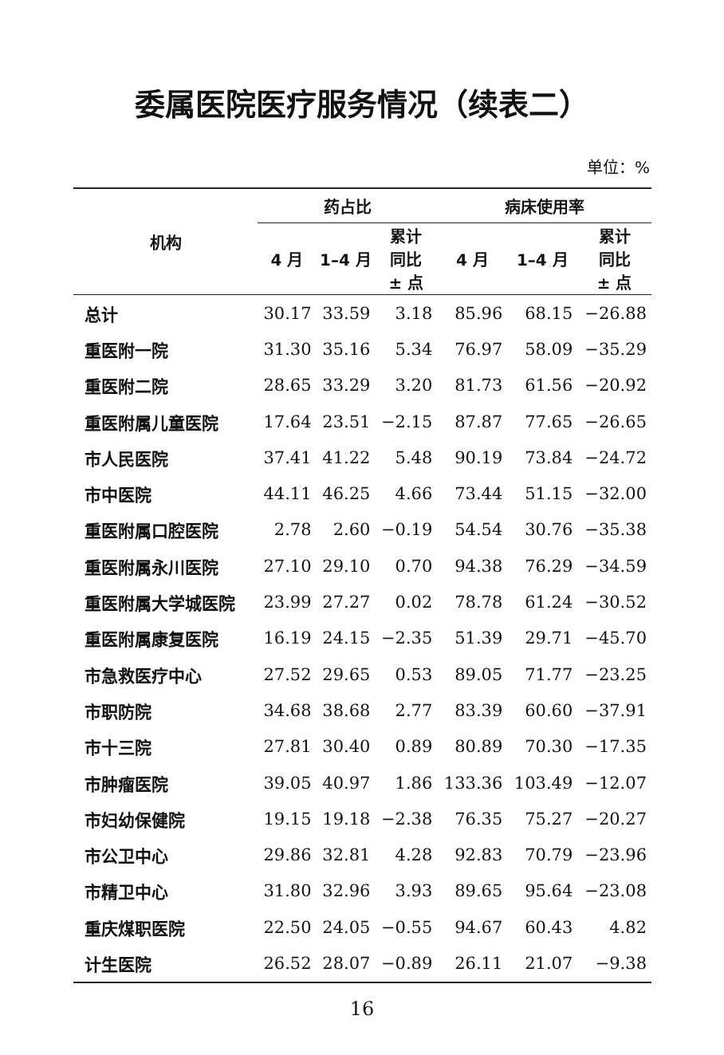委属医院医疗服务情况（续表二）
单位：%
| 机构 | 药占比 | | | 病床使用率 | | |
| --- | --- | --- | --- | --- | --- | --- |
| | 4 月 | 1–4 月 | 累计 同比 ± 点 | 4 月 | 1–4 月 | 累计 同比 ± 点 |
| 总计 | 30.17 | 33.59 | 3.18 | 85.96 | 68.15 | −26.88 |
| 重医附一院 | 31.30 | 35.16 | 5.34 | 76.97 | 58.09 | −35.29 |
| 重医附二院 | 28.65 | 33.29 | 3.20 | 81.73 | 61.56 | −20.92 |
| 重医附属儿童医院 | 17.64 | 23.51 | −2.15 | 87.87 | 77.65 | −26.65 |
| 市人民医院 | 37.41 | 41.22 | 5.48 | 90.19 | 73.84 | −24.72 |
| 市中医院 | 44.11 | 46.25 | 4.66 | 73.44 | 51.15 | −32.00 |
| 重医附属口腔医院 | 2.78 | 2.60 | −0.19 | 54.54 | 30.76 | −35.38 |
| 重医附属永川医院 | 27.10 | 29.10 | 0.70 | 94.38 | 76.29 | −34.59 |
| 重医附属大学城医院 | 23.99 | 27.27 | 0.02 | 78.78 | 61.24 | −30.52 |
| 重医附属康复医院 | 16.19 | 24.15 | −2.35 | 51.39 | 29.71 | −45.70 |
| 市急救医疗中心 | 27.52 | 29.65 | 0.53 | 89.05 | 71.77 | −23.25 |
| 市职防院 | 34.68 | 38.68 | 2.77 | 83.39 | 60.60 | −37.91 |
| 市十三院 | 27.81 | 30.40 | 0.89 | 80.89 | 70.30 | −17.35 |
| 市肿瘤医院 | 39.05 | 40.97 | 1.86 | 133.36 | 103.49 | −12.07 |
| 市妇幼保健院 | 19.15 | 19.18 | −2.38 | 76.35 | 75.27 | −20.27 |
| 市公卫中心 | 29.86 | 32.81 | 4.28 | 92.83 | 70.79 | −23.96 |
| 市精卫中心 | 31.80 | 32.96 | 3.93 | 89.65 | 95.64 | −23.08 |
| 重庆煤职医院 | 22.50 | 24.05 | −0.55 | 94.67 | 60.43 | 4.82 |
| 计生医院 | 26.52 | 28.07 | −0.89 | 26.11 | 21.07 | −9.38 |
16